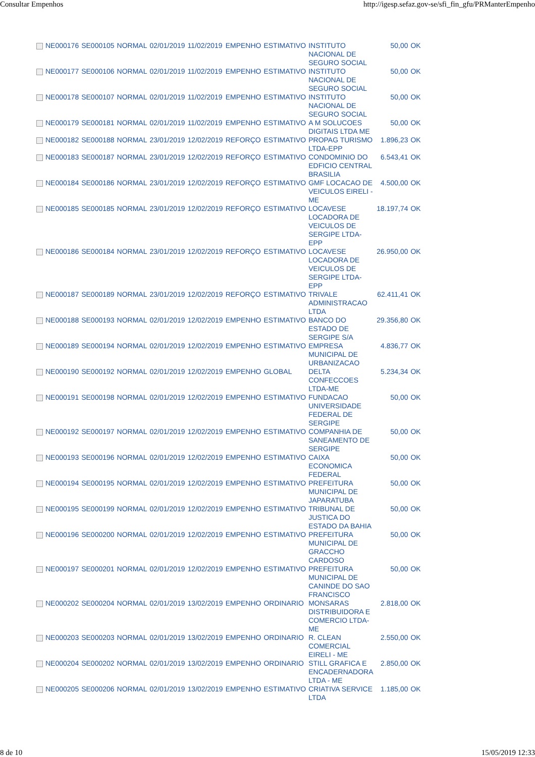Consultar Empenhos http://igesp.sefaz.gov-se/sfi_fin_gfu/PRManterEmpenho
| | NE000176 | SE000105 | NORMAL | 02/01/2019 | 11/02/2019 | EMPENHO | ESTIMATIVO | INSTITUTO NACIONAL DE SEGURO SOCIAL | 50,00 | OK |
| | NE000177 | SE000106 | NORMAL | 02/01/2019 | 11/02/2019 | EMPENHO | ESTIMATIVO | INSTITUTO NACIONAL DE SEGURO SOCIAL | 50,00 | OK |
| | NE000178 | SE000107 | NORMAL | 02/01/2019 | 11/02/2019 | EMPENHO | ESTIMATIVO | INSTITUTO NACIONAL DE SEGURO SOCIAL | 50,00 | OK |
| | NE000179 | SE000181 | NORMAL | 02/01/2019 | 11/02/2019 | EMPENHO | ESTIMATIVO | A M SOLUCOES DIGITAIS LTDA ME | 50,00 | OK |
| | NE000182 | SE000188 | NORMAL | 23/01/2019 | 12/02/2019 | REFORÇO | ESTIMATIVO | PROPAG TURISMO LTDA-EPP | 1.896,23 | OK |
| | NE000183 | SE000187 | NORMAL | 23/01/2019 | 12/02/2019 | REFORÇO | ESTIMATIVO | CONDOMINIO DO EDFICIO CENTRAL BRASILIA | 6.543,41 | OK |
| | NE000184 | SE000186 | NORMAL | 23/01/2019 | 12/02/2019 | REFORÇO | ESTIMATIVO | GMF LOCACAO DE VEICULOS EIRELI - ME | 4.500,00 | OK |
| | NE000185 | SE000185 | NORMAL | 23/01/2019 | 12/02/2019 | REFORÇO | ESTIMATIVO | LOCAVESE LOCADORA DE VEICULOS DE SERGIPE LTDA-EPP | 18.197,74 | OK |
| | NE000186 | SE000184 | NORMAL | 23/01/2019 | 12/02/2019 | REFORÇO | ESTIMATIVO | LOCAVESE LOCADORA DE VEICULOS DE SERGIPE LTDA-EPP | 26.950,00 | OK |
| | NE000187 | SE000189 | NORMAL | 23/01/2019 | 12/02/2019 | REFORÇO | ESTIMATIVO | TRIVALE ADMINISTRACAO LTDA | 62.411,41 | OK |
| | NE000188 | SE000193 | NORMAL | 02/01/2019 | 12/02/2019 | EMPENHO | ESTIMATIVO | BANCO DO ESTADO DE SERGIPE S/A | 29.356,80 | OK |
| | NE000189 | SE000194 | NORMAL | 02/01/2019 | 12/02/2019 | EMPENHO | ESTIMATIVO | EMPRESA MUNICIPAL DE URBANIZACAO | 4.836,77 | OK |
| | NE000190 | SE000192 | NORMAL | 02/01/2019 | 12/02/2019 | EMPENHO | GLOBAL | DELTA CONFECCOES LTDA-ME | 5.234,34 | OK |
| | NE000191 | SE000198 | NORMAL | 02/01/2019 | 12/02/2019 | EMPENHO | ESTIMATIVO | FUNDACAO UNIVERSIDADE FEDERAL DE SERGIPE | 50,00 | OK |
| | NE000192 | SE000197 | NORMAL | 02/01/2019 | 12/02/2019 | EMPENHO | ESTIMATIVO | COMPANHIA DE SANEAMENTO DE SERGIPE | 50,00 | OK |
| | NE000193 | SE000196 | NORMAL | 02/01/2019 | 12/02/2019 | EMPENHO | ESTIMATIVO | CAIXA ECONOMICA FEDERAL | 50,00 | OK |
| | NE000194 | SE000195 | NORMAL | 02/01/2019 | 12/02/2019 | EMPENHO | ESTIMATIVO | PREFEITURA MUNICIPAL DE JAPARATUBA | 50,00 | OK |
| | NE000195 | SE000199 | NORMAL | 02/01/2019 | 12/02/2019 | EMPENHO | ESTIMATIVO | TRIBUNAL DE JUSTICA DO ESTADO DA BAHIA | 50,00 | OK |
| | NE000196 | SE000200 | NORMAL | 02/01/2019 | 12/02/2019 | EMPENHO | ESTIMATIVO | PREFEITURA MUNICIPAL DE GRACCHO CARDOSO | 50,00 | OK |
| | NE000197 | SE000201 | NORMAL | 02/01/2019 | 12/02/2019 | EMPENHO | ESTIMATIVO | PREFEITURA MUNICIPAL DE CANINDE DO SAO FRANCISCO | 50,00 | OK |
| | NE000202 | SE000204 | NORMAL | 02/01/2019 | 13/02/2019 | EMPENHO | ORDINARIO | MONSARAS DISTRIBUIDORA E COMERCIO LTDA-ME | 2.818,00 | OK |
| | NE000203 | SE000203 | NORMAL | 02/01/2019 | 13/02/2019 | EMPENHO | ORDINARIO | R. CLEAN COMERCIAL EIRELI - ME | 2.550,00 | OK |
| | NE000204 | SE000202 | NORMAL | 02/01/2019 | 13/02/2019 | EMPENHO | ORDINARIO | STILL GRAFICA E ENCADERNADORA LTDA - ME | 2.850,00 | OK |
| | NE000205 | SE000206 | NORMAL | 02/01/2019 | 13/02/2019 | EMPENHO | ESTIMATIVO | CRIATIVA SERVICE LTDA | 1.185,00 | OK |
8 de 10 15/05/2019 12:33